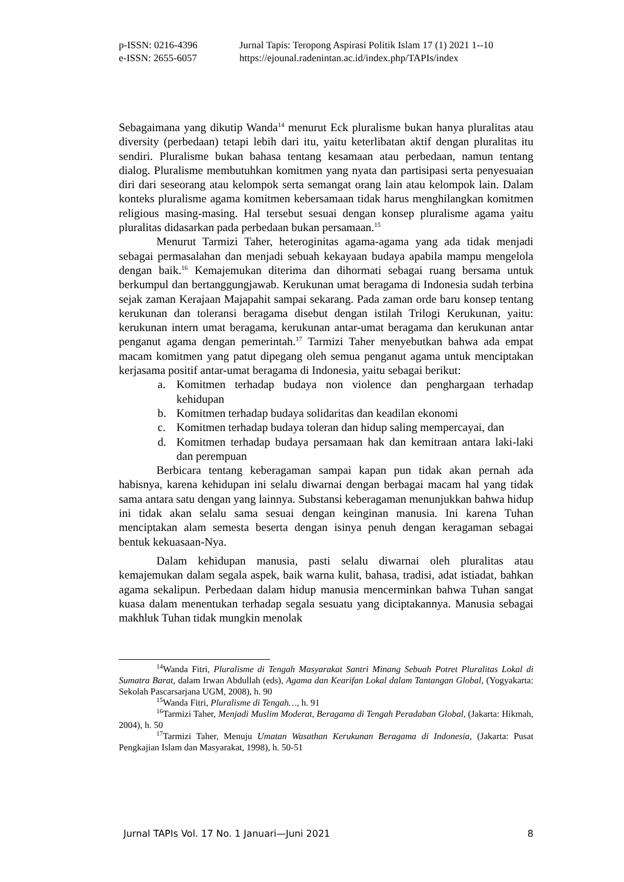p-ISSN: 0216-4396 Jurnal Tapis: Teropong Aspirasi Politik Islam 17 (1) 2021 1--10
e-ISSN: 2655-6057 https://ejounal.radenintan.ac.id/index.php/TAPIs/index
Sebagaimana yang dikutip Wanda<sup>14</sup> menurut Eck pluralisme bukan hanya pluralitas atau diversity (perbedaan) tetapi lebih dari itu, yaitu keterlibatan aktif dengan pluralitas itu sendiri. Pluralisme bukan bahasa tentang kesamaan atau perbedaan, namun tentang dialog. Pluralisme membutuhkan komitmen yang nyata dan partisipasi serta penyesuaian diri dari seseorang atau kelompok serta semangat orang lain atau kelompok lain. Dalam konteks pluralisme agama komitmen kebersamaan tidak harus menghilangkan komitmen religious masing-masing. Hal tersebut sesuai dengan konsep pluralisme agama yaitu pluralitas didasarkan pada perbedaan bukan persamaan.<sup>15</sup>
Menurut Tarmizi Taher, heteroginitas agama-agama yang ada tidak menjadi sebagai permasalahan dan menjadi sebuah kekayaan budaya apabila mampu mengelola dengan baik.<sup>16</sup> Kemajemukan diterima dan dihormati sebagai ruang bersama untuk berkumpul dan bertanggungjawab. Kerukunan umat beragama di Indonesia sudah terbina sejak zaman Kerajaan Majapahit sampai sekarang. Pada zaman orde baru konsep tentang kerukunan dan toleransi beragama disebut dengan istilah Trilogi Kerukunan, yaitu: kerukunan intern umat beragama, kerukunan antar-umat beragama dan kerukunan antar penganut agama dengan pemerintah.<sup>17</sup> Tarmizi Taher menyebutkan bahwa ada empat macam komitmen yang patut dipegang oleh semua penganut agama untuk menciptakan kerjasama positif antar-umat beragama di Indonesia, yaitu sebagai berikut:
a. Komitmen terhadap budaya non violence dan penghargaan terhadap kehidupan
b. Komitmen terhadap budaya solidaritas dan keadilan ekonomi
c. Komitmen terhadap budaya toleran dan hidup saling mempercayai, dan
d. Komitmen terhadap budaya persamaan hak dan kemitraan antara laki-laki dan perempuan
Berbicara tentang keberagaman sampai kapan pun tidak akan pernah ada habisnya, karena kehidupan ini selalu diwarnai dengan berbagai macam hal yang tidak sama antara satu dengan yang lainnya. Substansi keberagaman menunjukkan bahwa hidup ini tidak akan selalu sama sesuai dengan keinginan manusia. Ini karena Tuhan menciptakan alam semesta beserta dengan isinya penuh dengan keragaman sebagai bentuk kekuasaan-Nya.
Dalam kehidupan manusia, pasti selalu diwarnai oleh pluralitas atau kemajemukan dalam segala aspek, baik warna kulit, bahasa, tradisi, adat istiadat, bahkan agama sekalipun. Perbedaan dalam hidup manusia mencerminkan bahwa Tuhan sangat kuasa dalam menentukan terhadap segala sesuatu yang diciptakannya. Manusia sebagai makhluk Tuhan tidak mungkin menolak
<sup>14</sup> Wanda Fitri, Pluralisme di Tengah Masyarakat Santri Minang Sebuah Potret Pluralitas Lokal di Sumatra Barat, dalam Irwan Abdullah (eds), Agama dan Kearifan Lokal dalam Tantangan Global, (Yogyakarta: Sekolah Pascarsarjana UGM, 2008), h. 90
<sup>15</sup> Wanda Fitri, Pluralisme di Tengah…, h. 91
<sup>16</sup> Tarmizi Taher, Menjadi Muslim Moderat, Beragama di Tengah Peradaban Global, (Jakarta: Hikmah, 2004), h. 50
<sup>17</sup> Tarmizi Taher, Menuju Umatan Wasathan Kerukunan Beragama di Indonesia, (Jakarta: Pusat Pengkajian Islam dan Masyarakat, 1998), h. 50-51
Jurnal TAPIs Vol. 17 No. 1 Januari—Juni 2021 8